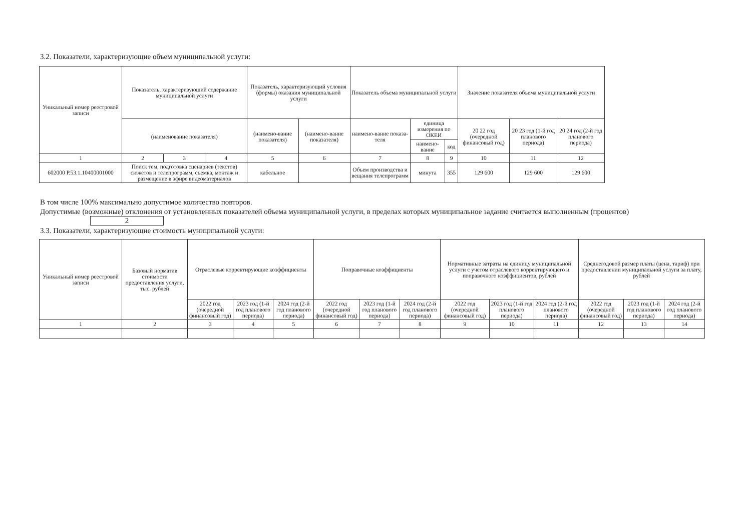3.2. Показатели, характеризующие объем муниципальной услуги:
| Уникальный номер реестровой записи | Показатель, характеризующий содержание муниципальной услуги | | | Показатель, характеризующий условия (формы) оказания муниципальной услуги | | Показатель объема муниципальной услуги | | | Значение показателя объема муниципальной услуги | | |
| --- | --- | --- | --- | --- | --- | --- | --- | --- | --- | --- | --- |
| | (наименование показателя) | | | (наимено-вание показателя) | (наимено-вание показателя) | наимено-вание показа-теля | единица измерения по ОКЕИ | | 20 22 год (очередной финансовый год) | 20 23 год (1-й год планового периода) | 20 24 год (2-й год планового периода) |
| | | | | | | | наимено-вание | код | | | |
| 1 | 2 | 3 | 4 | 5 | 6 | 7 | 8 | 9 | 10 | 11 | 12 |
| 602000 Р.53.1.10400001000 | Поиск тем, подготовка сценариев (текстов) сюжетов и телепрограмм, съемка, монтаж и размещение в эфире видеоматериалов | | | кабельное | | Объем производства и вещания телепрограмм | минута | 355 | 129 600 | 129 600 | 129 600 |
В том числе 100% максимально допустимое количество повторов.
Допустимые (возможные) отклонения от установленных показателей объема муниципальной услуги, в пределах которых муниципальное задание считается выполненным (процентов) 2
3.3. Показатели, характеризующие стоимость муниципальной услуги:
| Уникальный номер реестровой записи | Базовый норматив стоимости предоставления услуги, тыс. рублей | Отраслевые корректирующие коэффициенты | | | Поправочные коэффициенты | | | Нормативные затраты на единицу муниципальной услуги с учетом отраслевого корректирующего и поправочного коэффициентов, рублей | | | Среднегодовой размер платы (цена, тариф) при предоставлении муниципальной услуги за плату, рублей | | |
| --- | --- | --- | --- | --- | --- | --- | --- | --- | --- | --- | --- | --- | --- |
| | | 2022 год (очередной финансовый год) | 2023 год (1-й год планового периода) | 2024 год (2-й год планового периода) | 2022 год (очередной финансовый год) | 2023 год (1-й год планового периода) | 2024 год (2-й год планового периода) | 2022 год (очередной финансовый год) | 2023 год (1-й год планового периода) | 2024 год (2-й год планового периода) | 2022 год (очередной финансовый год) | 2023 год (1-й год планового периода) | 2024 год (2-й год планового периода) |
| 1 | 2 | 3 | 4 | 5 | 6 | 7 | 8 | 9 | 10 | 11 | 12 | 13 | 14 |